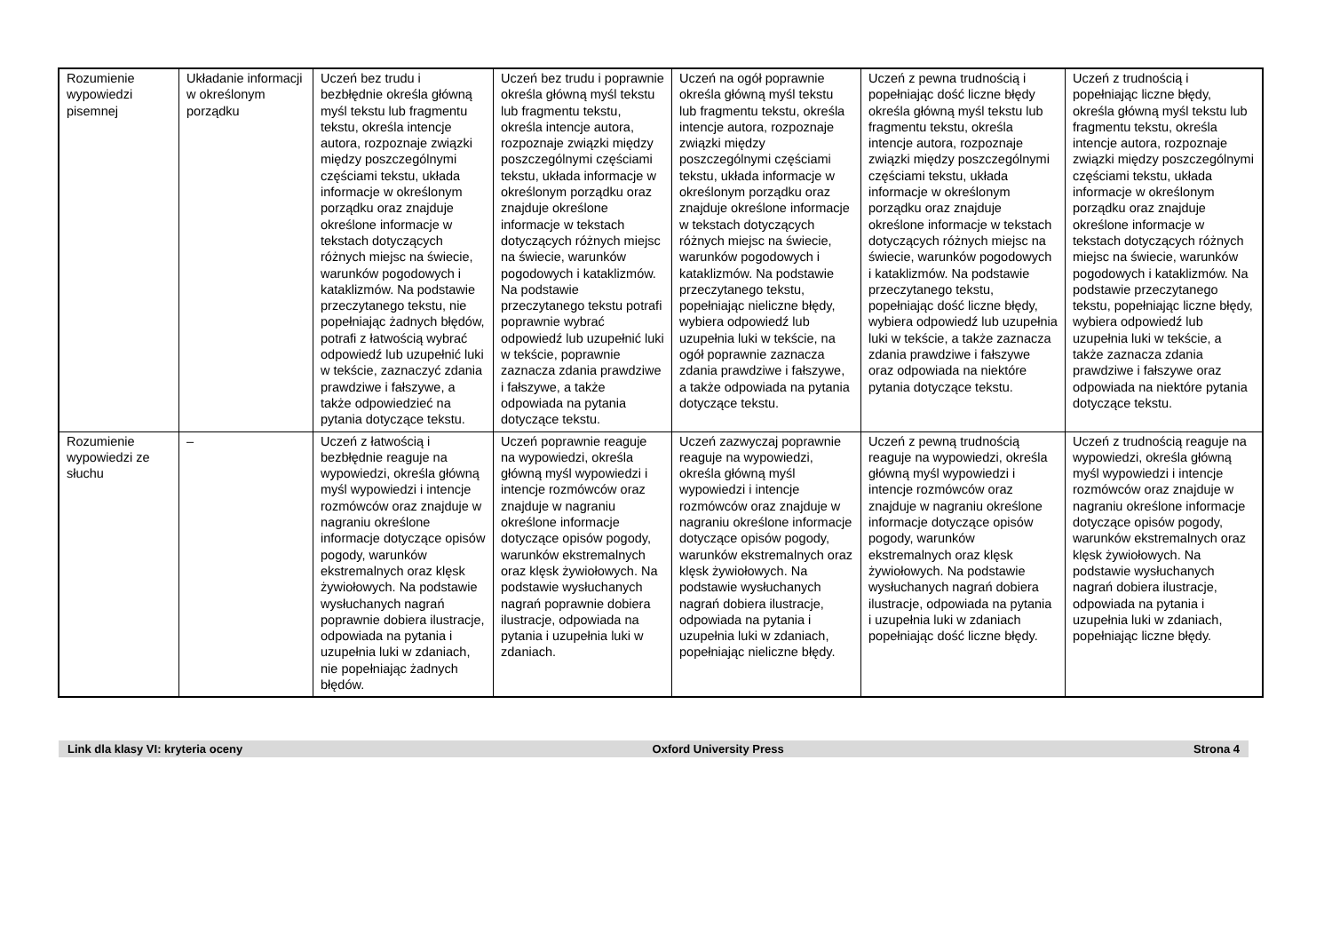| Rozumienie wypowiedzi pisemnej | Układanie informacji w określonym porządku | Uczeń bez trudu i bezbłędnie określa główną myśl tekstu lub fragmentu tekstu, określa intencje autora, rozpoznaje związki między poszczególnymi częściami tekstu, układa informacje w określonym porządku oraz znajduje określone informacje w tekstach dotyczących różnych miejsc na świecie, warunków pogodowych i kataklizmów. Na podstawie przeczytanego tekstu, nie popełniając żadnych błędów, potrafi z łatwością wybrać odpowiedź lub uzupełnić luki w tekście, zaznaczyć zdania prawdziwe i fałszywe, a także odpowiedzieć na pytania dotyczące tekstu. | Uczeń bez trudu i poprawnie określa główną myśl tekstu lub fragmentu tekstu, określa intencje autora, rozpoznaje związki między poszczególnymi częściami tekstu, układa informacje w określonym porządku oraz znajduje określone informacje w tekstach dotyczących różnych miejsc na świecie, warunków pogodowych i kataklizmów. Na podstawie przeczytanego tekstu potrafi poprawnie wybrać odpowiedź lub uzupełnić luki w tekście, poprawnie zaznacza zdania prawdziwe i fałszywe, a także odpowiada na pytania dotyczące tekstu. | Uczeń na ogół poprawnie określa główną myśl tekstu lub fragmentu tekstu, określa intencje autora, rozpoznaje związki między poszczególnymi częściami tekstu, układa informacje w określonym porządku oraz znajduje określone informacje w tekstach dotyczących różnych miejsc na świecie, warunków pogodowych i kataklizmów. Na podstawie przeczytanego tekstu, popełniając nieliczne błędy, wybiera odpowiedź lub uzupełnia luki w tekście, na ogół poprawnie zaznacza zdania prawdziwe i fałszywe, a także odpowiada na pytania dotyczące tekstu. | Uczeń z pewna trudnością i popełniając dość liczne błędy określa główną myśl tekstu lub fragmentu tekstu, określa intencje autora, rozpoznaje związki między poszczególnymi częściami tekstu, układa informacje w określonym porządku oraz znajduje określone informacje w tekstach dotyczących różnych miejsc na świecie, warunków pogodowych i kataklizmów. Na podstawie przeczytanego tekstu, popełniając dość liczne błędy, wybiera odpowiedź lub uzupełnia luki w tekście, a także zaznacza zdania prawdziwe i fałszywe oraz odpowiada na niektóre pytania dotyczące tekstu. | Uczeń z trudnością i popełniając liczne błędy, określa główną myśl tekstu lub fragmentu tekstu, określa intencje autora, rozpoznaje związki między poszczególnymi częściami tekstu, układa informacje w określonym porządku oraz znajduje określone informacje w tekstach dotyczących różnych miejsc na świecie, warunków pogodowych i kataklizmów. Na podstawie przeczytanego tekstu, popełniając liczne błędy, wybiera odpowiedź lub uzupełnia luki w tekście, a także zaznacza zdania prawdziwe i fałszywe oraz odpowiada na niektóre pytania dotyczące tekstu. |
| Rozumienie wypowiedzi ze słuchu | – | Uczeń z łatwością i bezbłędnie reaguje na wypowiedzi, określa główną myśl wypowiedzi i intencje rozmówców oraz znajduje w nagraniu określone informacje dotyczące opisów pogody, warunków ekstremalnych oraz klęsk żywiołowych. Na podstawie wysłuchanych nagrań poprawnie dobiera ilustracje, odpowiada na pytania i uzupełnia luki w zdaniach, nie popełniając żadnych błędów. | Uczeń poprawnie reaguje na wypowiedzi, określa główną myśl wypowiedzi i intencje rozmówców oraz znajduje w nagraniu określone informacje dotyczące opisów pogody, warunków ekstremalnych oraz klęsk żywiołowych. Na podstawie wysłuchanych nagrań poprawnie dobiera ilustracje, odpowiada na pytania i uzupełnia luki w zdaniach. | Uczeń zazwyczaj poprawnie reaguje na wypowiedzi, określa główną myśl wypowiedzi i intencje rozmówców oraz znajduje w nagraniu określone informacje dotyczące opisów pogody, warunków ekstremalnych oraz klęsk żywiołowych. Na podstawie wysłuchanych nagrań dobiera ilustracje, odpowiada na pytania i uzupełnia luki w zdaniach, popełniając nieliczne błędy. | Uczeń z pewną trudnością reaguje na wypowiedzi, określa główną myśl wypowiedzi i intencje rozmówców oraz znajduje w nagraniu określone informacje dotyczące opisów pogody, warunków ekstremalnych oraz klęsk żywiołowych. Na podstawie wysłuchanych nagrań dobiera ilustracje, odpowiada na pytania i uzupełnia luki w zdaniach popełniając dość liczne błędy. | Uczeń z trudnością reaguje na wypowiedzi, określa główną myśl wypowiedzi i intencje rozmówców oraz znajduje w nagraniu określone informacje dotyczące opisów pogody, warunków ekstremalnych oraz klęsk żywiołowych. Na podstawie wysłuchanych nagrań dobiera ilustracje, odpowiada na pytania i uzupełnia luki w zdaniach, popełniając liczne błędy. |
Link dla klasy VI: kryteria oceny Oxford University Press Strona 4